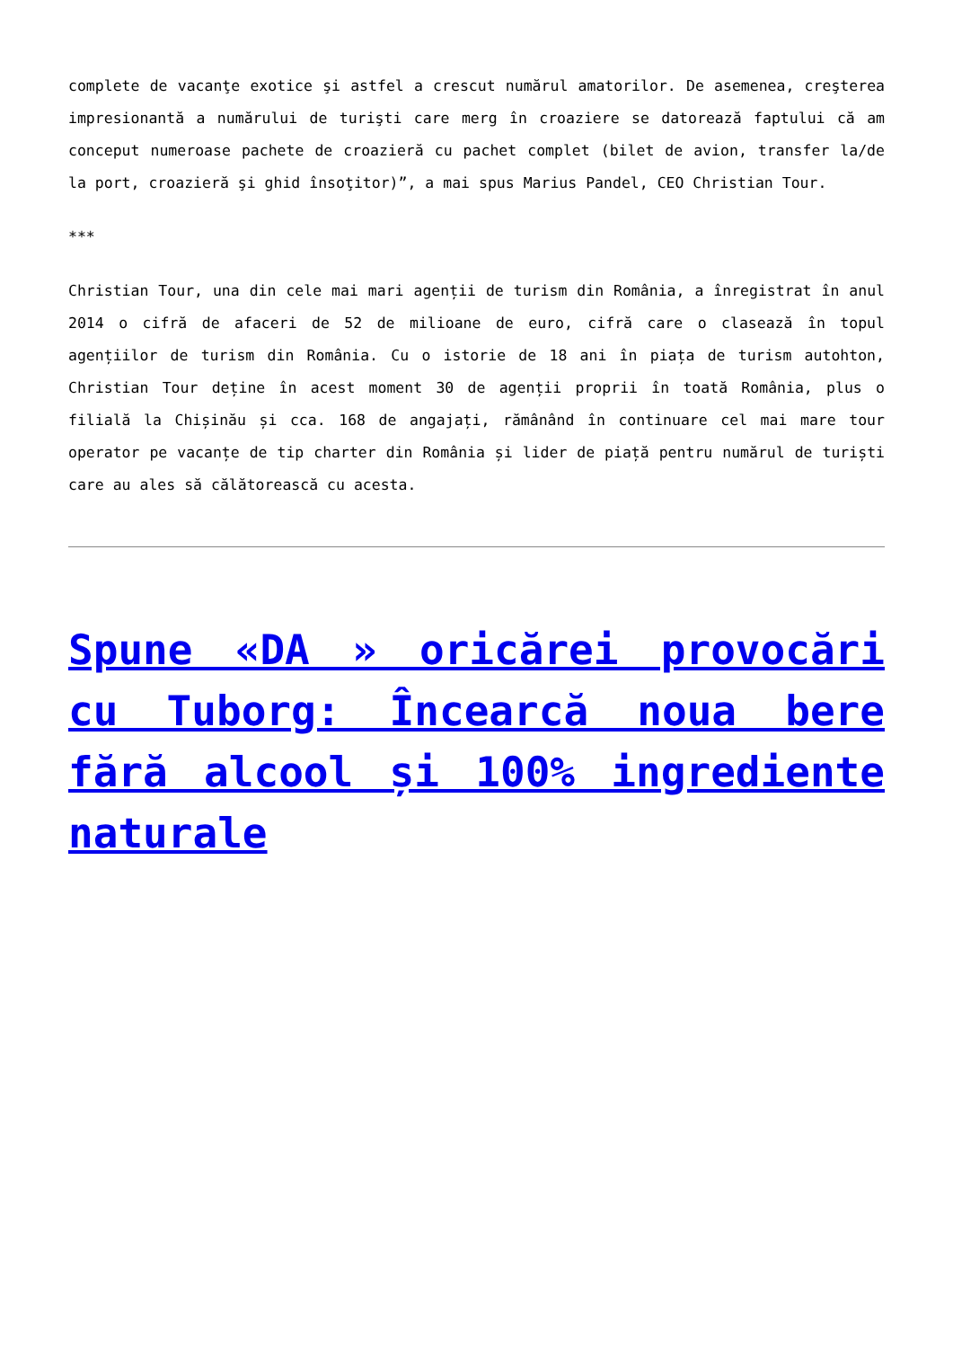complete de vacanţe exotice şi astfel a crescut numărul amatorilor. De asemenea, creşterea impresionantă a numărului de turişti care merg în croaziere se datorează faptului că am conceput numeroase pachete de croazieră cu pachet complet (bilet de avion, transfer la/de la port, croazieră şi ghid însoţitor)”, a mai spus Marius Pandel, CEO Christian Tour.
***
Christian Tour, una din cele mai mari agenții de turism din România, a înregistrat în anul 2014 o cifră de afaceri de 52 de milioane de euro, cifră care o clasează în topul agențiilor de turism din România. Cu o istorie de 18 ani în piața de turism autohton, Christian Tour deține în acest moment 30 de agenții proprii în toată România, plus o filială la Chișinău și cca. 168 de angajați, rămânând în continuare cel mai mare tour operator pe vacanțe de tip charter din România și lider de piață pentru numărul de turiști care au ales să călătorească cu acesta.
Spune «DA » oricărei provocări cu Tuborg: Încearcă noua bere fără alcool și 100% ingrediente naturale